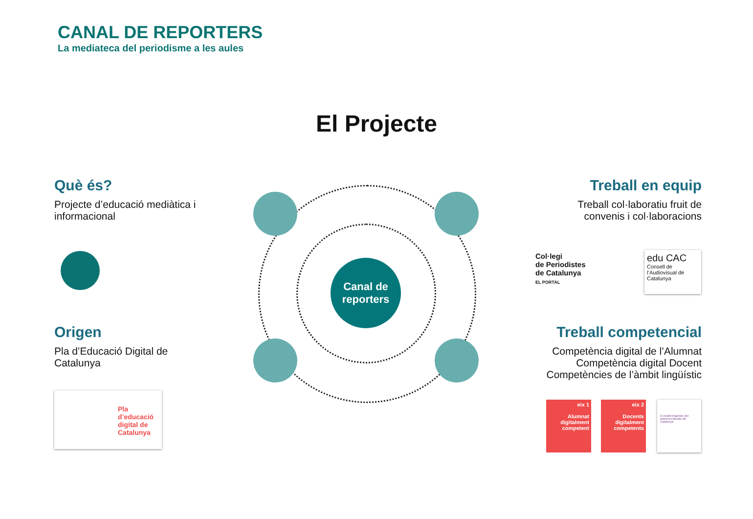CANAL DE REPORTERS
La mediateca del periodisme a les aules
El Projecte
Canal de
reporters
Què és?
Projecte d’educació mediàtica i informacional
Treball en equip
Treball col·laboratiu fruit de convenis i col·laboracions
Origen
Pla d’Educació Digital de Catalunya
Treball competencial
Competència digital de l’Alumnat
Competència digital Docent
Competències de l’àmbit lingüístic
Col·legi
de Periodistes
de Catalunya
EL PORTAL
edu CAC
Consell de l’Audiovisual de Catalunya
Pla d’educació digital de Catalunya
eix 1
Alumnat digitalment competent
eix 2
Docents digitalment competents
El model lingüístic del sistema educatiu de Catalunya